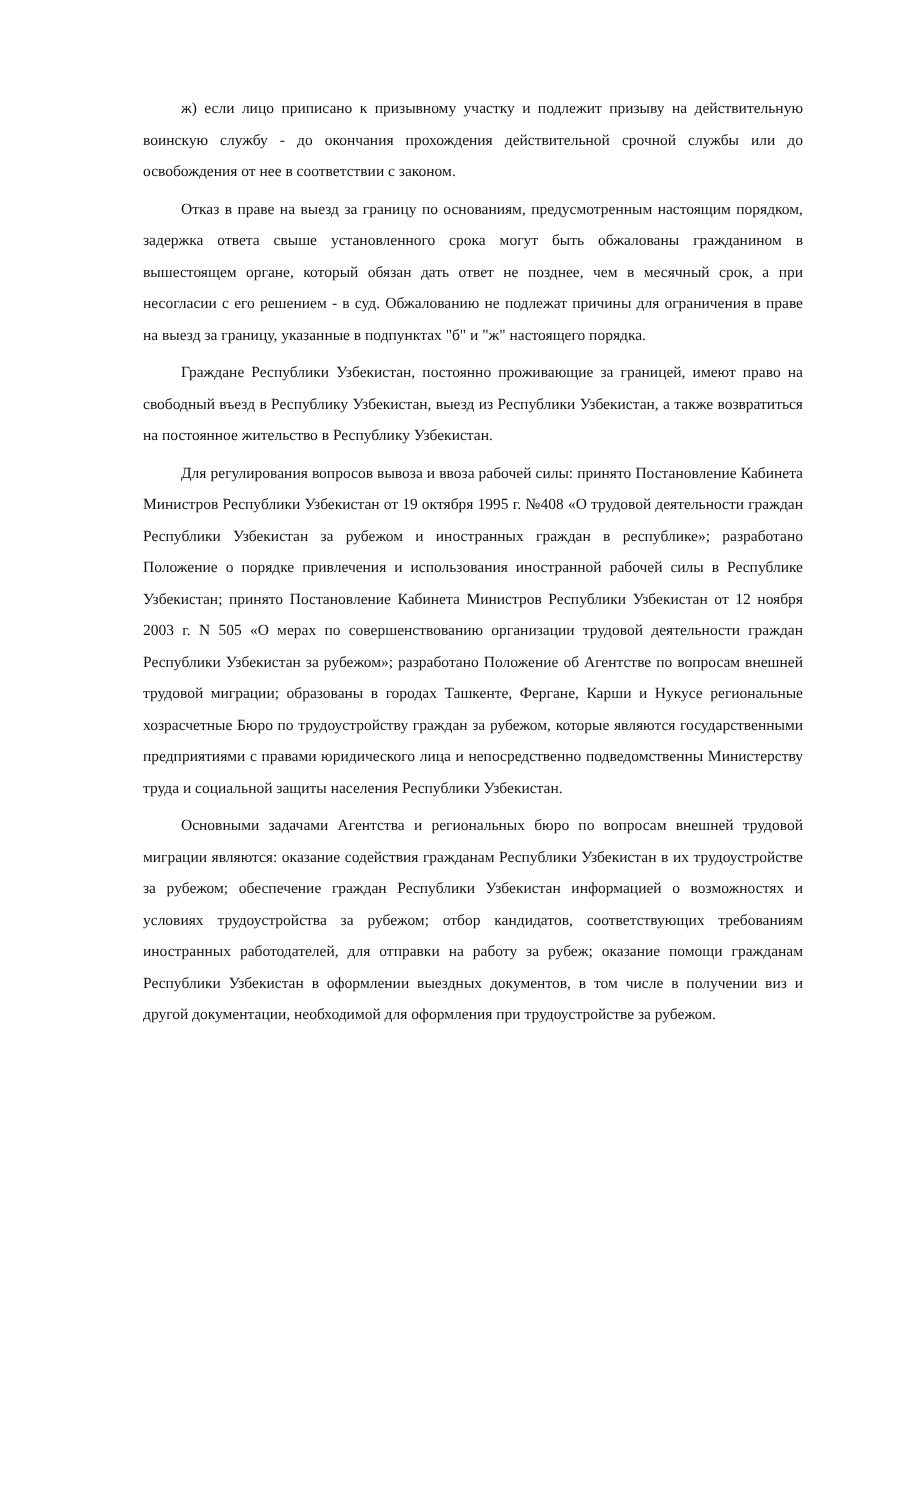ж) если лицо приписано к призывному участку и подлежит призыву на действительную воинскую службу - до окончания прохождения действительной срочной службы или до освобождения от нее в соответствии с законом.
Отказ в праве на выезд за границу по основаниям, предусмотренным настоящим порядком, задержка ответа свыше установленного срока могут быть обжалованы гражданином в вышестоящем органе, который обязан дать ответ не позднее, чем в месячный срок, а при несогласии с его решением - в суд. Обжалованию не подлежат причины для ограничения в праве на выезд за границу, указанные в подпунктах "б" и "ж" настоящего порядка.
Граждане Республики Узбекистан, постоянно проживающие за границей, имеют право на свободный въезд в Республику Узбекистан, выезд из Республики Узбекистан, а также возвратиться на постоянное жительство в Республику Узбекистан.
Для регулирования вопросов вывоза и ввоза рабочей силы: принято Постановление Кабинета Министров Республики Узбекистан от 19 октября 1995 г. №408 «О трудовой деятельности граждан Республики Узбекистан за рубежом и иностранных граждан в республике»; разработано Положение о порядке привлечения и использования иностранной рабочей силы в Республике Узбекистан; принято Постановление Кабинета Министров Республики Узбекистан от 12 ноября 2003 г. N 505 «О мерах по совершенствованию организации трудовой деятельности граждан Республики Узбекистан за рубежом»; разработано Положение об Агентстве по вопросам внешней трудовой миграции; образованы в городах Ташкенте, Фергане, Карши и Нукусе региональные хозрасчетные Бюро по трудоустройству граждан за рубежом, которые являются государственными предприятиями с правами юридического лица и непосредственно подведомственны Министерству труда и социальной защиты населения Республики Узбекистан.
Основными задачами Агентства и региональных бюро по вопросам внешней трудовой миграции являются: оказание содействия гражданам Республики Узбекистан в их трудоустройстве за рубежом; обеспечение граждан Республики Узбекистан информацией о возможностях и условиях трудоустройства за рубежом; отбор кандидатов, соответствующих требованиям иностранных работодателей, для отправки на работу за рубеж; оказание помощи гражданам Республики Узбекистан в оформлении выездных документов, в том числе в получении виз и другой документации, необходимой для оформления при трудоустройстве за рубежом.